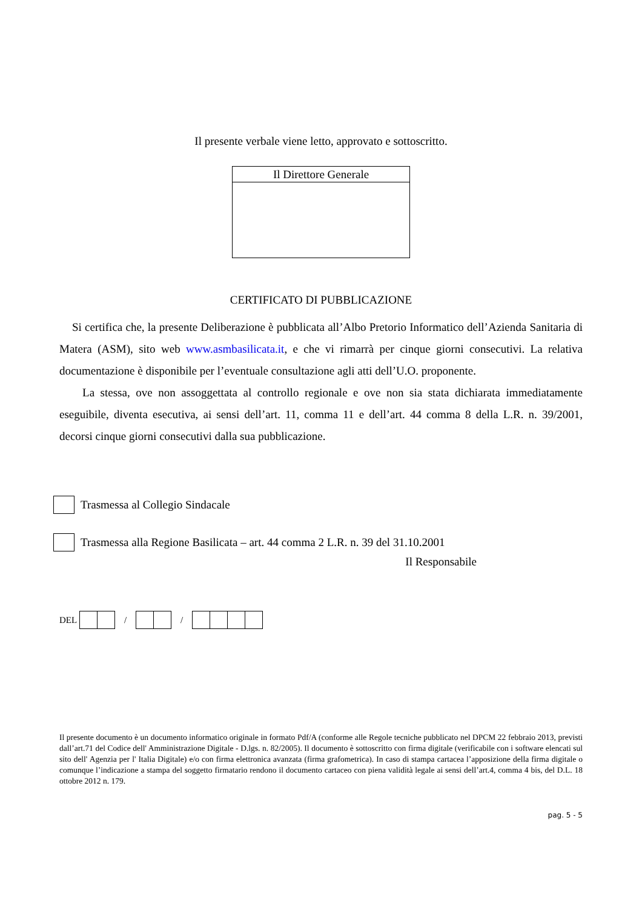Il presente verbale viene letto, approvato e sottoscritto.
Il Direttore Generale
CERTIFICATO DI PUBBLICAZIONE
Si certifica che, la presente Deliberazione è pubblicata all’Albo Pretorio Informatico dell’Azienda Sanitaria di Matera (ASM), sito web www.asmbasilicata.it, e che vi rimarrà per cinque giorni consecutivi. La relativa documentazione è disponibile per l’eventuale consultazione agli atti dell’U.O. proponente.
La stessa, ove non assoggettata al controllo regionale e ove non sia stata dichiarata immediatamente eseguibile, diventa esecutiva, ai sensi dell’art. 11, comma 11 e dell’art. 44 comma 8 della L.R. n. 39/2001, decorsi cinque giorni consecutivi dalla sua pubblicazione.
Trasmessa al Collegio Sindacale
Trasmessa alla Regione Basilicata – art. 44 comma 2 L.R. n. 39 del 31.10.2001
Il Responsabile
DEL
/
/
Il presente documento è un documento informatico originale in formato Pdf/A (conforme alle Regole tecniche pubblicato nel DPCM 22 febbraio 2013, previsti dall’art.71 del Codice dell' Amministrazione Digitale - D.lgs. n. 82/2005). Il documento è sottoscritto con firma digitale (verificabile con i software elencati sul sito dell' Agenzia per l' Italia Digitale) e/o con firma elettronica avanzata (firma grafometrica). In caso di stampa cartacea l’apposizione della firma digitale o comunque l’indicazione a stampa del soggetto firmatario rendono il documento cartaceo con piena validità legale ai sensi dell’art.4, comma 4 bis, del D.L. 18 ottobre 2012 n. 179.
pag. 5 - 5